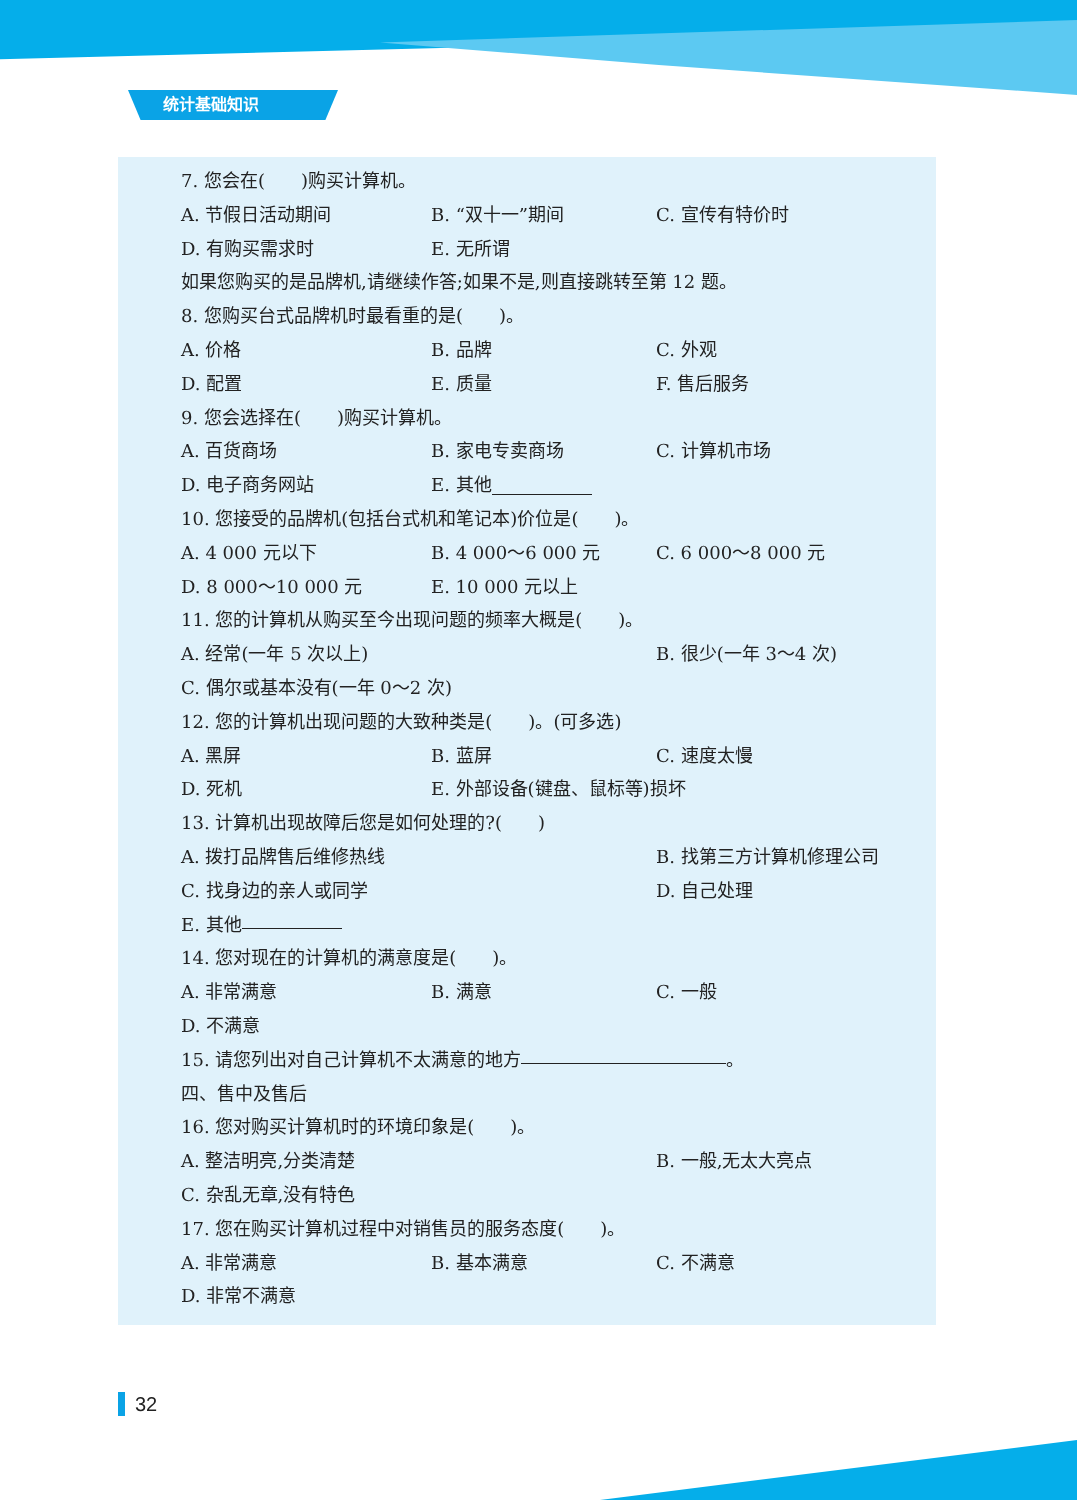统计基础知识
7. 您会在(  )购买计算机。
A. 节假日活动期间 B. “双十一”期间 C. 宣传有特价时
D. 有购买需求时 E. 无所谓
如果您购买的是品牌机,请继续作答;如果不是,则直接跳转至第 12 题。
8. 您购买台式品牌机时最看重的是(  )。
A. 价格 B. 品牌 C. 外观
D. 配置 E. 质量 F. 售后服务
9. 您会选择在(  )购买计算机。
A. 百货商场 B. 家电专卖商场 C. 计算机市场
D. 电子商务网站 E. 其他
10. 您接受的品牌机(包括台式机和笔记本)价位是(  )。
A. 4 000 元以下 B. 4 000～6 000 元 C. 6 000～8 000 元
D. 8 000～10 000 元 E. 10 000 元以上
11. 您的计算机从购买至今出现问题的频率大概是(  )。
A. 经常(一年 5 次以上) B. 很少(一年 3～4 次)
C. 偶尔或基本没有(一年 0～2 次)
12. 您的计算机出现问题的大致种类是(  )。(可多选)
A. 黑屏 B. 蓝屏 C. 速度太慢
D. 死机 E. 外部设备(键盘、鼠标等)损坏
13. 计算机出现故障后您是如何处理的?(  )
A. 拨打品牌售后维修热线 B. 找第三方计算机修理公司
C. 找身边的亲人或同学 D. 自己处理
E. 其他
14. 您对现在的计算机的满意度是(  )。
A. 非常满意 B. 满意 C. 一般
D. 不满意
15. 请您列出对自己计算机不太满意的地方 。
四、售中及售后
16. 您对购买计算机时的环境印象是(  )。
A. 整洁明亮,分类清楚 B. 一般,无太大亮点
C. 杂乱无章,没有特色
17. 您在购买计算机过程中对销售员的服务态度(  )。
A. 非常满意 B. 基本满意 C. 不满意
D. 非常不满意
32